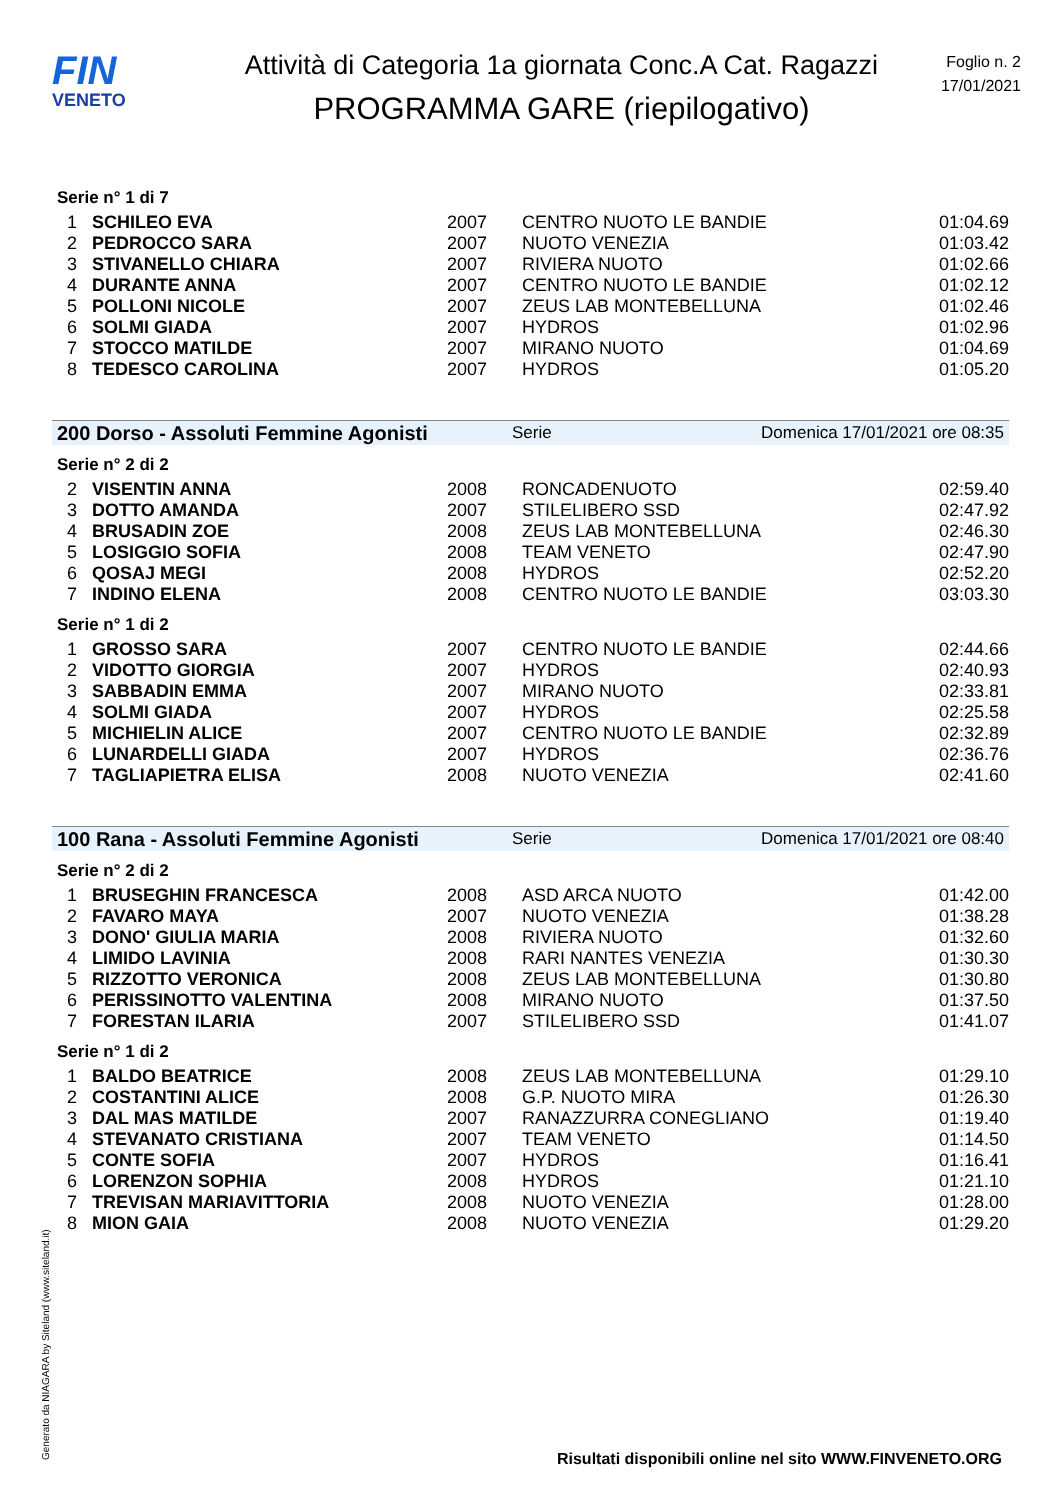FIN
VENETO
Attività di Categoria 1a giornata Conc.A Cat. Ragazzi
PROGRAMMA GARE (riepilogativo)
Foglio n. 2
17/01/2021
Serie n° 1 di 7
| 1 | SCHILEO EVA | 2007 | CENTRO NUOTO LE BANDIE | 01:04.69 |
| 2 | PEDROCCO SARA | 2007 | NUOTO VENEZIA | 01:03.42 |
| 3 | STIVANELLO CHIARA | 2007 | RIVIERA NUOTO | 01:02.66 |
| 4 | DURANTE ANNA | 2007 | CENTRO NUOTO LE BANDIE | 01:02.12 |
| 5 | POLLONI NICOLE | 2007 | ZEUS LAB MONTEBELLUNA | 01:02.46 |
| 6 | SOLMI GIADA | 2007 | HYDROS | 01:02.96 |
| 7 | STOCCO MATILDE | 2007 | MIRANO NUOTO | 01:04.69 |
| 8 | TEDESCO CAROLINA | 2007 | HYDROS | 01:05.20 |
200 Dorso - Assoluti Femmine Agonisti Serie Domenica 17/01/2021 ore 08:35
Serie n° 2 di 2
| 2 | VISENTIN ANNA | 2008 | RONCADENUOTO | 02:59.40 |
| 3 | DOTTO AMANDA | 2007 | STILELIBERO SSD | 02:47.92 |
| 4 | BRUSADIN ZOE | 2008 | ZEUS LAB MONTEBELLUNA | 02:46.30 |
| 5 | LOSIGGIO SOFIA | 2008 | TEAM VENETO | 02:47.90 |
| 6 | QOSAJ MEGI | 2008 | HYDROS | 02:52.20 |
| 7 | INDINO ELENA | 2008 | CENTRO NUOTO LE BANDIE | 03:03.30 |
Serie n° 1 di 2
| 1 | GROSSO SARA | 2007 | CENTRO NUOTO LE BANDIE | 02:44.66 |
| 2 | VIDOTTO GIORGIA | 2007 | HYDROS | 02:40.93 |
| 3 | SABBADIN EMMA | 2007 | MIRANO NUOTO | 02:33.81 |
| 4 | SOLMI GIADA | 2007 | HYDROS | 02:25.58 |
| 5 | MICHIELIN ALICE | 2007 | CENTRO NUOTO LE BANDIE | 02:32.89 |
| 6 | LUNARDELLI GIADA | 2007 | HYDROS | 02:36.76 |
| 7 | TAGLIAPIETRA ELISA | 2008 | NUOTO VENEZIA | 02:41.60 |
100 Rana - Assoluti Femmine Agonisti Serie Domenica 17/01/2021 ore 08:40
Serie n° 2 di 2
| 1 | BRUSEGHIN FRANCESCA | 2008 | ASD ARCA NUOTO | 01:42.00 |
| 2 | FAVARO MAYA | 2007 | NUOTO VENEZIA | 01:38.28 |
| 3 | DONO' GIULIA MARIA | 2008 | RIVIERA NUOTO | 01:32.60 |
| 4 | LIMIDO LAVINIA | 2008 | RARI NANTES VENEZIA | 01:30.30 |
| 5 | RIZZOTTO VERONICA | 2008 | ZEUS LAB MONTEBELLUNA | 01:30.80 |
| 6 | PERISSINOTTO VALENTINA | 2008 | MIRANO NUOTO | 01:37.50 |
| 7 | FORESTAN ILARIA | 2007 | STILELIBERO SSD | 01:41.07 |
Serie n° 1 di 2
| 1 | BALDO BEATRICE | 2008 | ZEUS LAB MONTEBELLUNA | 01:29.10 |
| 2 | COSTANTINI ALICE | 2008 | G.P. NUOTO MIRA | 01:26.30 |
| 3 | DAL MAS MATILDE | 2007 | RANAZZURRA CONEGLIANO | 01:19.40 |
| 4 | STEVANATO CRISTIANA | 2007 | TEAM VENETO | 01:14.50 |
| 5 | CONTE SOFIA | 2007 | HYDROS | 01:16.41 |
| 6 | LORENZON SOPHIA | 2008 | HYDROS | 01:21.10 |
| 7 | TREVISAN MARIAVITTORIA | 2008 | NUOTO VENEZIA | 01:28.00 |
| 8 | MION GAIA | 2008 | NUOTO VENEZIA | 01:29.20 |
Generato da NIAGARA by Siteland (www.siteland.it)
Risultati disponibili online nel sito WWW.FINVENETO.ORG